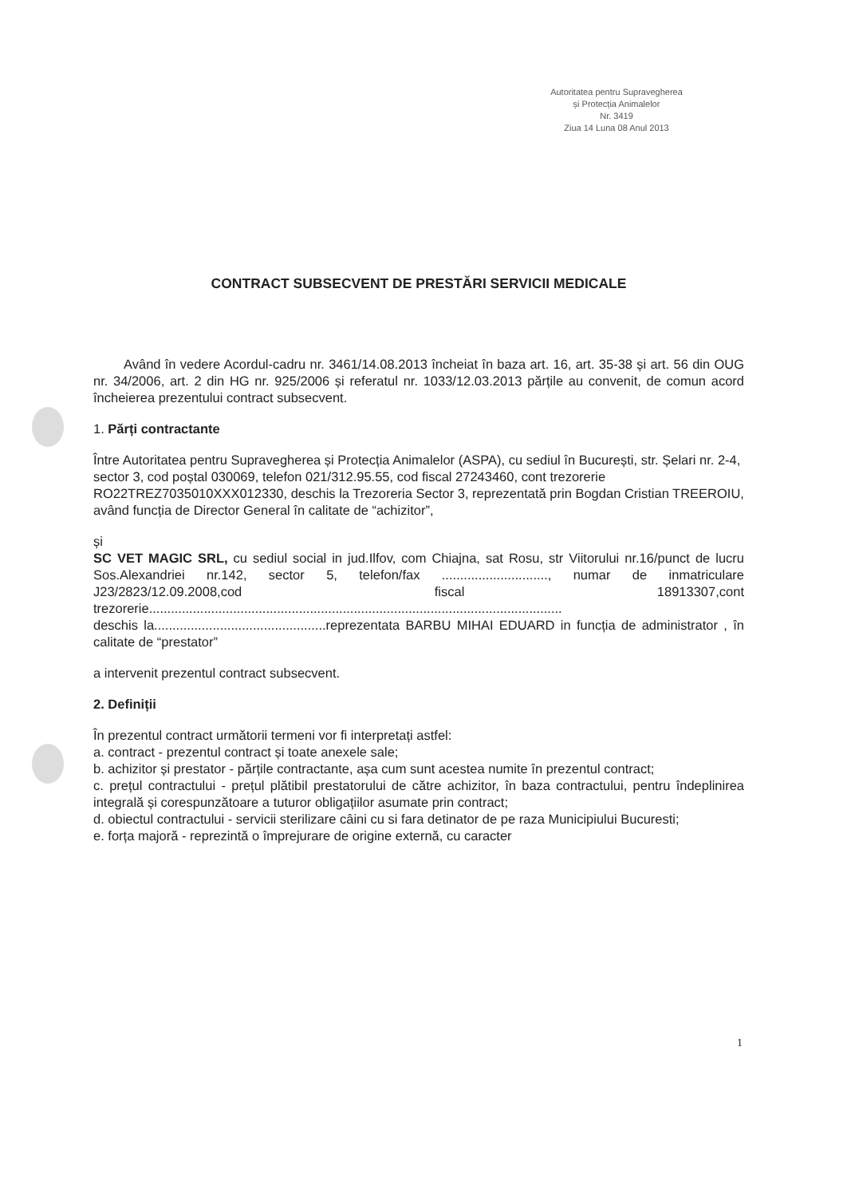Autoritatea pentru Supravegherea
și Protecția Animalelor
Nr. 3419
Ziua 14 Luna 08 Anul 2013
CONTRACT SUBSECVENT DE PRESTĂRI SERVICII MEDICALE
Având în vedere Acordul-cadru nr. 3461/14.08.2013 încheiat în baza art. 16, art. 35-38 și art. 56 din OUG nr. 34/2006, art. 2 din HG nr. 925/2006 și referatul nr. 1033/12.03.2013 părțile au convenit, de comun acord încheierea prezentului contract subsecvent.
1. Părți contractante
Între Autoritatea pentru Supravegherea și Protecția Animalelor (ASPA), cu sediul în București, str. Șelari nr. 2-4, sector 3, cod poștal 030069, telefon 021/312.95.55, cod fiscal 27243460, cont trezorerie RO22TREZ7035010XXX012330, deschis la Trezoreria Sector 3, reprezentată prin Bogdan Cristian TREEROIU, având funcția de Director General în calitate de “achizitor”,
și
SC VET MAGIC SRL, cu sediul social in jud.Ilfov, com Chiajna, sat Rosu, str Viitorului nr.16/punct de lucru Sos.Alexandriei nr.142, sector 5, telefon/fax ............................., numar de inmatriculare J23/2823/12.09.2008,cod fiscal 18913307,cont trezorerie.................................................................................................................
deschis la...............................................reprezentata BARBU MIHAI EDUARD in funcția de administrator , în calitate de “prestator”
a intervenit prezentul contract subsecvent.
2. Definiții
În prezentul contract următorii termeni vor fi interpretați astfel:
a. contract - prezentul contract și toate anexele sale;
b. achizitor și prestator - părțile contractante, așa cum sunt acestea numite în prezentul contract;
c. prețul contractului - prețul plătibil prestatorului de către achizitor, în baza contractului, pentru îndeplinirea integrală și corespunzătoare a tuturor obligațiilor asumate prin contract;
d. obiectul contractului - servicii sterilizare câini cu si fara detinator de pe raza Municipiului Bucuresti;
e. forța majoră - reprezintă o împrejurare de origine externă, cu caracter
1